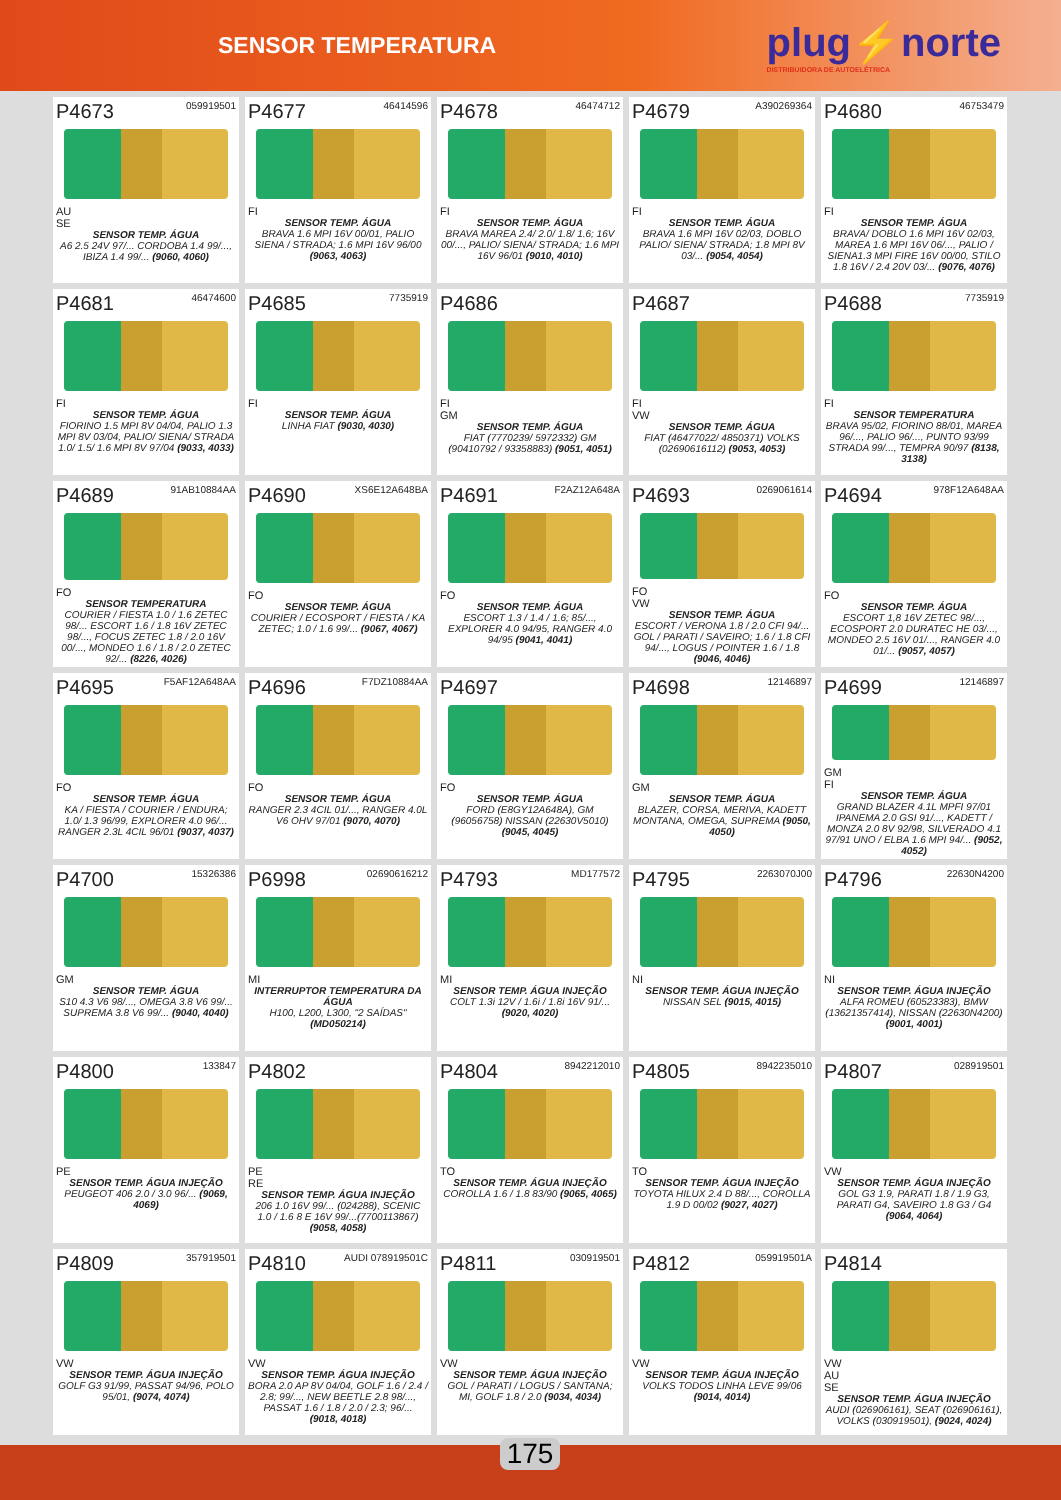SENSOR TEMPERATURA
plug⚡norte
DISTRIBUIDORA DE AUTOELÉTRICA
P4673 059919501
AU
SE
SENSOR TEMP. ÁGUA
A6 2.5 24V 97/... CORDOBA 1.4 99/..., IBIZA 1.4 99/... (9060, 4060)
P4677 46414596
FI
SENSOR TEMP. ÁGUA
BRAVA 1.6 MPI 16V 00/01, PALIO SIENA / STRADA; 1.6 MPI 16V 96/00 (9063, 4063)
P4678 46474712
FI
SENSOR TEMP. ÁGUA
BRAVA MAREA 2.4/ 2.0/ 1.8/ 1.6; 16V 00/..., PALIO/ SIENA/ STRADA; 1.6 MPI 16V 96/01 (9010, 4010)
P4679 A390269364
FI
SENSOR TEMP. ÁGUA
BRAVA 1.6 MPI 16V 02/03, DOBLO PALIO/ SIENA/ STRADA; 1.8 MPI 8V 03/... (9054, 4054)
P4680 46753479
FI
SENSOR TEMP. ÁGUA
BRAVA/ DOBLO 1.6 MPI 16V 02/03, MAREA 1.6 MPI 16V 06/..., PALIO / SIENA1.3 MPI FIRE 16V 00/00, STILO 1.8 16V / 2.4 20V 03/... (9076, 4076)
P4681 46474600
FI
SENSOR TEMP. ÁGUA
FIORINO 1.5 MPI 8V 04/04, PALIO 1.3 MPI 8V 03/04, PALIO/ SIENA/ STRADA 1.0/ 1.5/ 1.6 MPI 8V 97/04 (9033, 4033)
P4685 7735919
FI
SENSOR TEMP. ÁGUA
LINHA FIAT (9030, 4030)
P4686
FI
GM
SENSOR TEMP. ÁGUA
FIAT (7770239/ 5972332) GM (90410792 / 93358883) (9051, 4051)
P4687
FI
VW
SENSOR TEMP. ÁGUA
FIAT (46477022/ 4850371) VOLKS (02690616112) (9053, 4053)
P4688 7735919
FI
SENSOR TEMPERATURA
BRAVA 95/02, FIORINO 88/01, MAREA 96/..., PALIO 96/..., PUNTO 93/99 STRADA 99/..., TEMPRA 90/97 (8138, 3138)
P4689 91AB10884AA
FO
SENSOR TEMPERATURA
COURIER / FIESTA 1.0 / 1.6 ZETEC 98/... ESCORT 1.6 / 1.8 16V ZETEC 98/..., FOCUS ZETEC 1.8 / 2.0 16V 00/..., MONDEO 1.6 / 1.8 / 2.0 ZETEC 92/... (8226, 4026)
P4690 XS6E12A648BA
FO
SENSOR TEMP. ÁGUA
COURIER / ECOSPORT / FIESTA / KA ZETEC; 1.0 / 1.6 99/... (9067, 4067)
P4691 F2AZ12A648A
FO
SENSOR TEMP. ÁGUA
ESCORT 1.3 / 1.4 / 1.6; 85/..., EXPLORER 4.0 94/95, RANGER 4.0 94/95 (9041, 4041)
P4693 0269061614
FO
VW
SENSOR TEMP. ÁGUA
ESCORT / VERONA 1.8 / 2.0 CFI 94/... GOL / PARATI / SAVEIRO; 1.6 / 1.8 CFI 94/..., LOGUS / POINTER 1.6 / 1.8 (9046, 4046)
P4694 978F12A648AA
FO
SENSOR TEMP. ÁGUA
ESCORT 1,8 16V ZETEC 98/..., ECOSPORT 2.0 DURATEC HE 03/..., MONDEO 2.5 16V 01/..., RANGER 4.0 01/... (9057, 4057)
P4695 F5AF12A648AA
FO
SENSOR TEMP. ÁGUA
KA / FIESTA / COURIER / ENDURA; 1.0/ 1.3 96/99, EXPLORER 4.0 96/... RANGER 2.3L 4CIL 96/01 (9037, 4037)
P4696 F7DZ10884AA
FO
SENSOR TEMP. ÁGUA
RANGER 2.3 4CIL 01/..., RANGER 4.0L V6 OHV 97/01 (9070, 4070)
P4697
FO
SENSOR TEMP. ÁGUA
FORD (E8GY12A648A), GM (96056758) NISSAN (22630V5010) (9045, 4045)
P4698 12146897
GM
SENSOR TEMP. ÁGUA
BLAZER, CORSA, MERIVA, KADETT MONTANA, OMEGA, SUPREMA (9050, 4050)
P4699 12146897
GM
FI
SENSOR TEMP. ÁGUA
GRAND BLAZER 4.1L MPFI 97/01 IPANEMA 2.0 GSI 91/..., KADETT / MONZA 2.0 8V 92/98, SILVERADO 4.1 97/91 UNO / ELBA 1.6 MPI 94/... (9052, 4052)
P4700 15326386
GM
SENSOR TEMP. ÁGUA
S10 4.3 V6 98/..., OMEGA 3.8 V6 99/... SUPREMA 3.8 V6 99/... (9040, 4040)
P6998 02690616212
MI
INTERRUPTOR TEMPERATURA DA ÁGUA
H100, L200, L300, "2 SAÍDAS" (MD050214)
P4793 MD177572
MI
SENSOR TEMP. ÁGUA INJEÇÃO
COLT 1.3i 12V / 1.6i / 1.8i 16V 91/... (9020, 4020)
P4795 2263070J00
NI
SENSOR TEMP. ÁGUA INJEÇÃO
NISSAN SEL (9015, 4015)
P4796 22630N4200
NI
SENSOR TEMP. ÁGUA INJEÇÃO
ALFA ROMEU (60523383), BMW (13621357414), NISSAN (22630N4200) (9001, 4001)
P4800 133847
PE
SENSOR TEMP. ÁGUA INJEÇÃO
PEUGEOT 406 2.0 / 3.0 96/... (9069, 4069)
P4802
PE
RE
SENSOR TEMP. ÁGUA INJEÇÃO
206 1.0 16V 99/... (024288), SCENIC 1.0 / 1.6 8 E 16V 99/...(7700113867) (9058, 4058)
P4804 8942212010
TO
SENSOR TEMP. ÁGUA INJEÇÃO
COROLLA 1.6 / 1.8 83/90 (9065, 4065)
P4805 8942235010
TO
SENSOR TEMP. ÁGUA INJEÇÃO
TOYOTA HILUX 2.4 D 88/..., COROLLA 1.9 D 00/02 (9027, 4027)
P4807 028919501
VW
SENSOR TEMP. ÁGUA INJEÇÃO
GOL G3 1.9, PARATI 1.8 / 1.9 G3, PARATI G4, SAVEIRO 1.8 G3 / G4 (9064, 4064)
P4809 357919501
VW
SENSOR TEMP. ÁGUA INJEÇÃO
GOLF G3 91/99, PASSAT 94/96, POLO 95/01, (9074, 4074)
P4810 AUDI 078919501C
VW
SENSOR TEMP. ÁGUA INJEÇÃO
BORA 2.0 AP 8V 04/04, GOLF 1.6 / 2.4 / 2.8; 99/..., NEW BEETLE 2.8 98/..., PASSAT 1.6 / 1.8 / 2.0 / 2.3; 96/... (9018, 4018)
P4811 030919501
VW
SENSOR TEMP. ÁGUA INJEÇÃO
GOL / PARATI / LOGUS / SANTANA; MI, GOLF 1.8 / 2.0 (9034, 4034)
P4812 059919501A
VW
SENSOR TEMP. ÁGUA INJEÇÃO
VOLKS TODOS LINHA LEVE 99/06 (9014, 4014)
P4814
VW
AU
SE
SENSOR TEMP. ÁGUA INJEÇÃO
AUDI (026906161), SEAT (026906161), VOLKS (030919501), (9024, 4024)
175